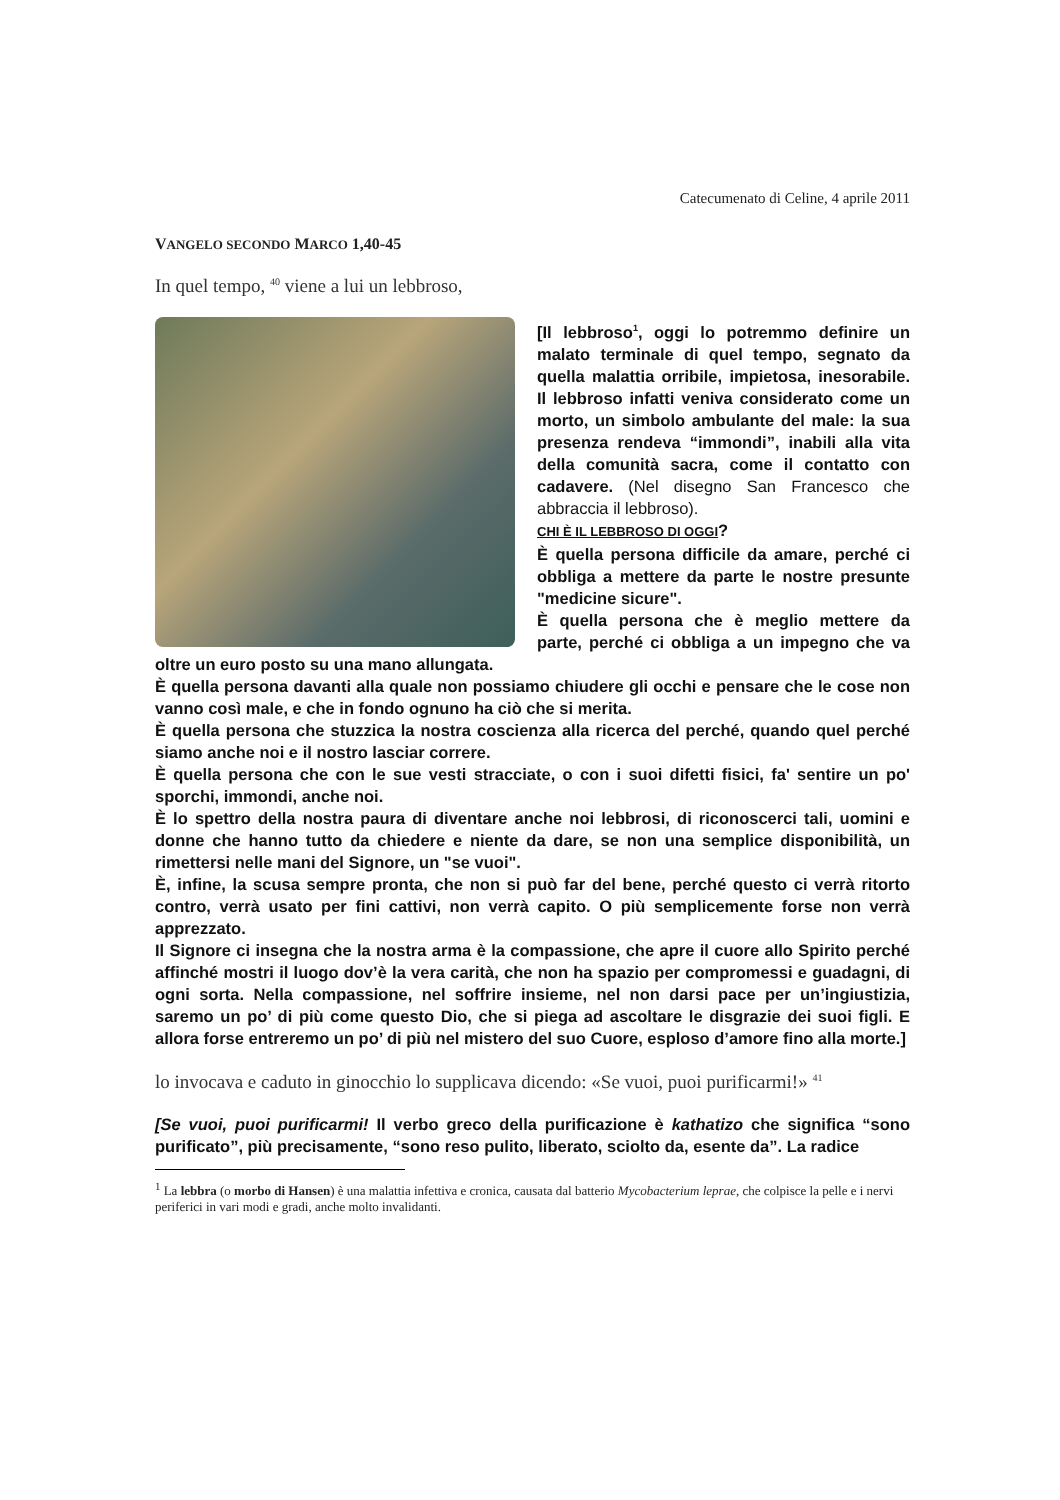Catecumenato di Celine, 4 aprile 2011
VANGELO SECONDO MARCO 1,40-45
In quel tempo, <sup>40</sup> viene a lui un lebbroso,
[Il lebbroso<sup>1</sup>, oggi lo potremmo definire un malato terminale di quel tempo, segnato da quella malattia orribile, impietosa, inesorabile. Il lebbroso infatti veniva considerato come un morto, un simbolo ambulante del male: la sua presenza rendeva “immondi”, inabili alla vita della comunità sacra, come il contatto con cadavere. (Nel disegno San Francesco che abbraccia il lebbroso).
CHI È IL LEBBROSO DI OGGI?
È quella persona difficile da amare, perché ci obbliga a mettere da parte le nostre presunte "medicine sicure".
È quella persona che è meglio mettere da parte, perché ci obbliga a un impegno che va oltre un euro posto su una mano allungata.
È quella persona davanti alla quale non possiamo chiudere gli occhi e pensare che le cose non vanno così male, e che in fondo ognuno ha ciò che si merita.
È quella persona che stuzzica la nostra coscienza alla ricerca del perché, quando quel perché siamo anche noi e il nostro lasciar correre.
È quella persona che con le sue vesti stracciate, o con i suoi difetti fisici, fa' sentire un po' sporchi, immondi, anche noi.
È lo spettro della nostra paura di diventare anche noi lebbrosi, di riconoscerci tali, uomini e donne che hanno tutto da chiedere e niente da dare, se non una semplice disponibilità, un rimettersi nelle mani del Signore, un "se vuoi".
È, infine, la scusa sempre pronta, che non si può far del bene, perché questo ci verrà ritorto contro, verrà usato per fini cattivi, non verrà capito. O più semplicemente forse non verrà apprezzato.
Il Signore ci insegna che la nostra arma è la compassione, che apre il cuore allo Spirito perché affinché mostri il luogo dov’è la vera carità, che non ha spazio per compromessi e guadagni, di ogni sorta. Nella compassione, nel soffrire insieme, nel non darsi pace per un’ingiustizia, saremo un po’ di più come questo Dio, che si piega ad ascoltare le disgrazie dei suoi figli. E allora forse entreremo un po’ di più nel mistero del suo Cuore, esploso d’amore fino alla morte.]
lo invocava e caduto in ginocchio lo supplicava dicendo: «Se vuoi, puoi purificarmi!» <sup>41</sup>
[Se vuoi, puoi purificarmi! Il verbo greco della purificazione è kathatizo che significa “sono purificato”, più precisamente, “sono reso pulito, liberato, sciolto da, esente da”. La radice
<sup>1</sup> La lebbra (o morbo di Hansen) è una malattia infettiva e cronica, causata dal batterio Mycobacterium leprae, che colpisce la pelle e i nervi periferici in vari modi e gradi, anche molto invalidanti.